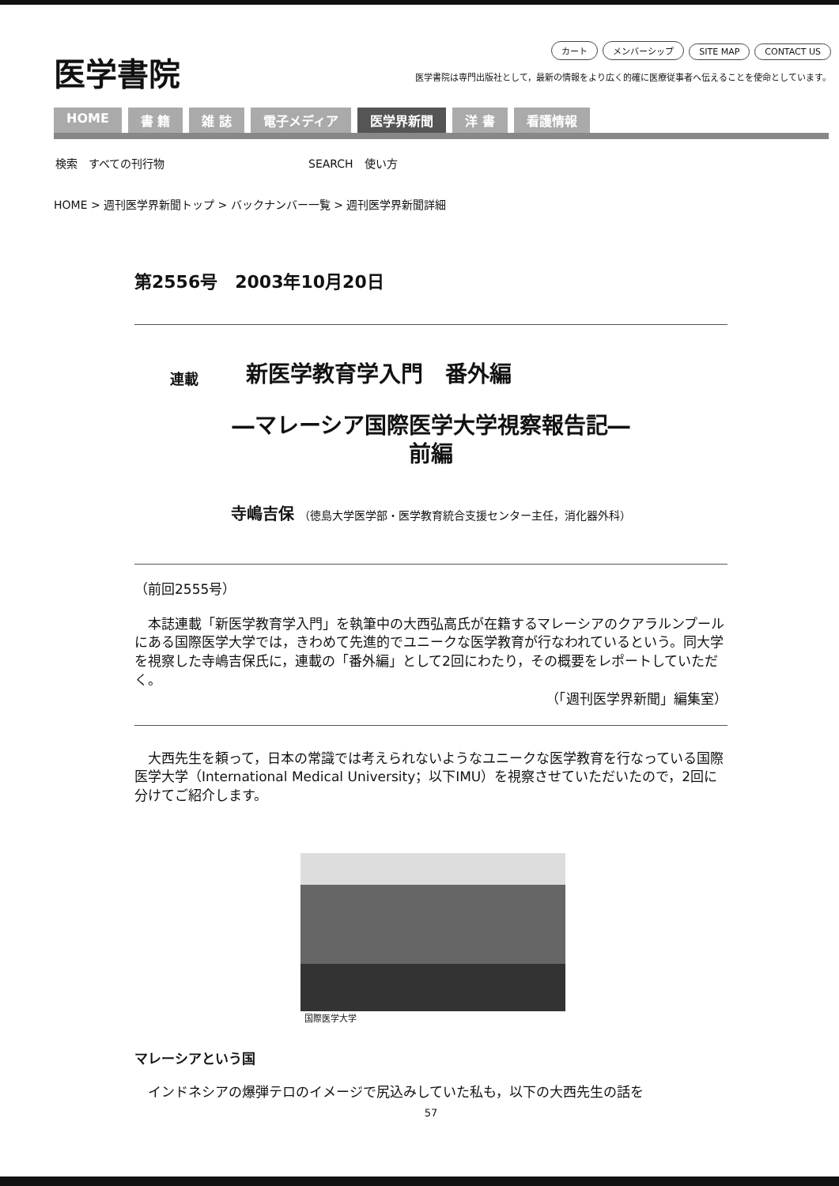医学書院
カート メンバーシップ SITE MAP CONTACT US
医学書院は専門出版社として，最新の情報をより広く的確に医療従事者へ伝えることを使命としています。
HOME 書 籍 雑 誌 電子メディア 医学界新聞 洋 書 看護情報
検索　すべての刊行物　　　　　　　　　　　　　SEARCH　使い方
HOME > 週刊医学界新聞トップ > バックナンバー一覧 > 週刊医学界新聞詳細
第2556号　2003年10月20日
連載 新医学教育学入門　番外編
―マレーシア国際医学大学視察報告記―
前編
寺嶋吉保 （徳島大学医学部・医学教育統合支援センター主任，消化器外科）
（前回2555号）
　本誌連載「新医学教育学入門」を執筆中の大西弘高氏が在籍するマレーシアのクアラルンプールにある国際医学大学では，きわめて先進的でユニークな医学教育が行なわれているという。同大学を視察した寺嶋吉保氏に，連載の「番外編」として2回にわたり，その概要をレポートしていただく。
（「週刊医学界新聞」編集室）
　大西先生を頼って，日本の常識では考えられないようなユニークな医学教育を行なっている国際医学大学（International Medical University；以下IMU）を視察させていただいたので，2回に分けてご紹介します。
国際医学大学
マレーシアという国
　インドネシアの爆弾テロのイメージで尻込みしていた私も，以下の大西先生の話を
57